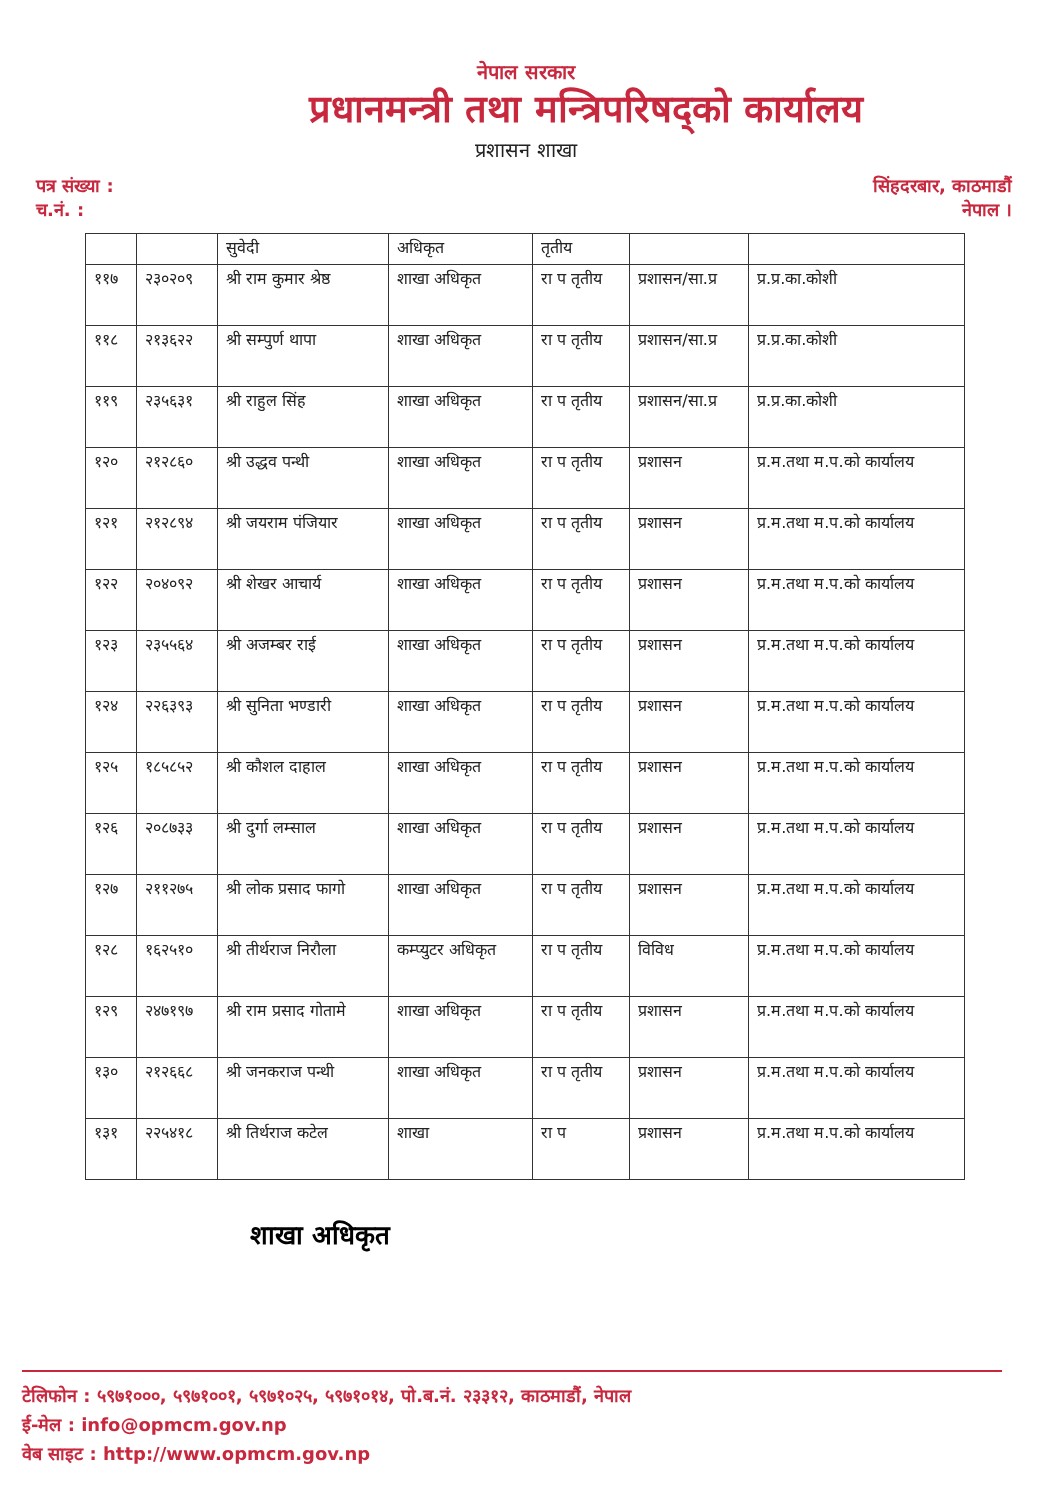नेपाल सरकार
प्रधानमन्त्री तथा मन्त्रिपरिषद्को कार्यालय
प्रशासन शाखा
पत्र संख्या :
च.नं. :
सिंहदरबार, काठमाडौं
नेपाल ।
| | | सुवेदी | अधिकृत | तृतीय | | |
| ११७ | २३०२०९ | श्री राम कुमार श्रेष्ठ | शाखा अधिकृत | रा प तृतीय | प्रशासन/सा.प्र | प्र.प्र.का.कोशी |
| ११८ | २१३६२२ | श्री सम्पुर्ण थापा | शाखा अधिकृत | रा प तृतीय | प्रशासन/सा.प्र | प्र.प्र.का.कोशी |
| ११९ | २३५६३१ | श्री राहुल सिंह | शाखा अधिकृत | रा प तृतीय | प्रशासन/सा.प्र | प्र.प्र.का.कोशी |
| १२० | २१२८६० | श्री उद्धव पन्थी | शाखा अधिकृत | रा प तृतीय | प्रशासन | प्र.म.तथा म.प.को कार्यालय |
| १२१ | २१२८९४ | श्री जयराम पंजियार | शाखा अधिकृत | रा प तृतीय | प्रशासन | प्र.म.तथा म.प.को कार्यालय |
| १२२ | २०४०९२ | श्री शेखर आचार्य | शाखा अधिकृत | रा प तृतीय | प्रशासन | प्र.म.तथा म.प.को कार्यालय |
| १२३ | २३५५६४ | श्री अजम्बर राई | शाखा अधिकृत | रा प तृतीय | प्रशासन | प्र.म.तथा म.प.को कार्यालय |
| १२४ | २२६३९३ | श्री सुनिता भण्डारी | शाखा अधिकृत | रा प तृतीय | प्रशासन | प्र.म.तथा म.प.को कार्यालय |
| १२५ | १८५८५२ | श्री कौशल दाहाल | शाखा अधिकृत | रा प तृतीय | प्रशासन | प्र.म.तथा म.प.को कार्यालय |
| १२६ | २०८७३३ | श्री दुर्गा लम्साल | शाखा अधिकृत | रा प तृतीय | प्रशासन | प्र.म.तथा म.प.को कार्यालय |
| १२७ | २११२७५ | श्री लोक प्रसाद फागो | शाखा अधिकृत | रा प तृतीय | प्रशासन | प्र.म.तथा म.प.को कार्यालय |
| १२८ | १६२५१० | श्री तीर्थराज निरौला | कम्प्युटर अधिकृत | रा प तृतीय | विविध | प्र.म.तथा म.प.को कार्यालय |
| १२९ | २४७१९७ | श्री राम प्रसाद गोतामे | शाखा अधिकृत | रा प तृतीय | प्रशासन | प्र.म.तथा म.प.को कार्यालय |
| १३० | २१२६६८ | श्री जनकराज पन्थी | शाखा अधिकृत | रा प तृतीय | प्रशासन | प्र.म.तथा म.प.को कार्यालय |
| १३१ | २२५४१८ | श्री तिर्थराज कटेल | शाखा | रा प | प्रशासन | प्र.म.तथा म.प.को कार्यालय |
शाखा अधिकृत
टेलिफोन : ५९७१०००, ५९७१००१, ५९७१०२५, ५९७१०१४, पो.ब.नं. २३३१२, काठमाडौं, नेपाल
ई-मेल : info@opmcm.gov.np
वेब साइट : http://www.opmcm.gov.np